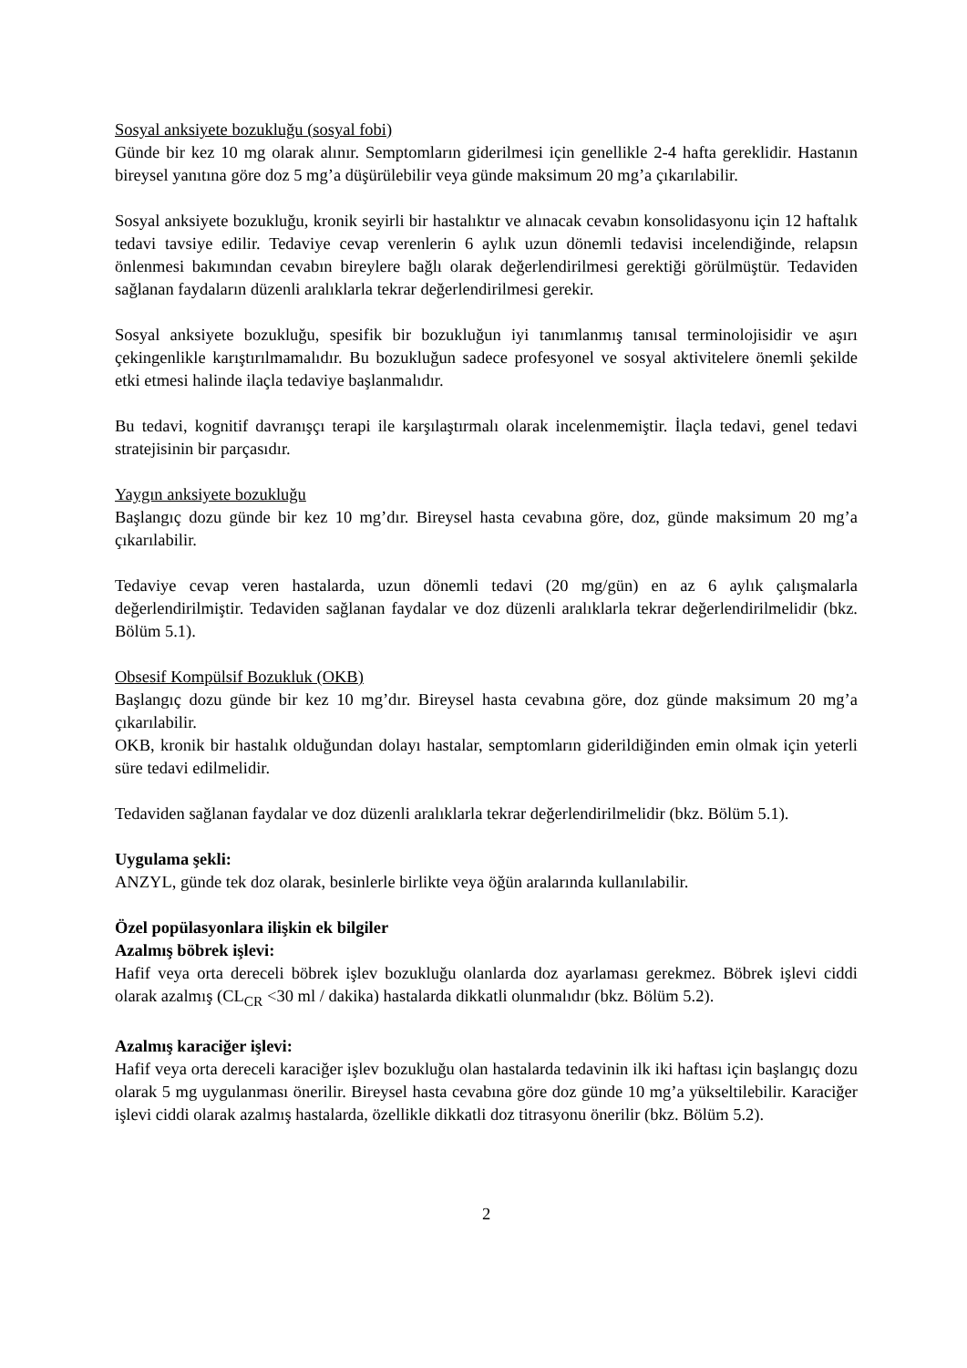Sosyal anksiyete bozukluğu (sosyal fobi)
Günde bir kez 10 mg olarak alınır. Semptomların giderilmesi için genellikle 2-4 hafta gereklidir. Hastanın bireysel yanıtına göre doz 5 mg’a düşürülebilir veya günde maksimum 20 mg’a çıkarılabilir.
Sosyal anksiyete bozukluğu, kronik seyirli bir hastalıktır ve alınacak cevabın konsolidasyonu için 12 haftalık tedavi tavsiye edilir. Tedaviye cevap verenlerin 6 aylık uzun dönemli tedavisi incelendiğinde, relapsın önlenmesi bakımından cevabın bireylere bağlı olarak değerlendirilmesi gerektiği görülmüştür. Tedaviden sağlanan faydaların düzenli aralıklarla tekrar değerlendirilmesi gerekir.
Sosyal anksiyete bozukluğu, spesifik bir bozukluğun iyi tanımlanmış tanısal terminolojisidir ve aşırı çekingenlikle karıştırılmamalıdır. Bu bozukluğun sadece profesyonel ve sosyal aktivitelere önemli şekilde etki etmesi halinde ilaçla tedaviye başlanmalıdır.
Bu tedavi, kognitif davranışçı terapi ile karşılaştırmalı olarak incelenmemiştir. İlaçla tedavi, genel tedavi stratejisinin bir parçasıdır.
Yaygın anksiyete bozukluğu
Başlangıç dozu günde bir kez 10 mg’dır. Bireysel hasta cevabına göre, doz, günde maksimum 20 mg’a çıkarılabilir.
Tedaviye cevap veren hastalarda, uzun dönemli tedavi (20 mg/gün) en az 6 aylık çalışmalarla değerlendirilmiştir. Tedaviden sağlanan faydalar ve doz düzenli aralıklarla tekrar değerlendirilmelidir (bkz. Bölüm 5.1).
Obsesif Kompülsif Bozukluk (OKB)
Başlangıç dozu günde bir kez 10 mg’dır. Bireysel hasta cevabına göre, doz günde maksimum 20 mg’a çıkarılabilir.
OKB, kronik bir hastalık olduğundan dolayı hastalar, semptomların giderildiğinden emin olmak için yeterli süre tedavi edilmelidir.
Tedaviden sağlanan faydalar ve doz düzenli aralıklarla tekrar değerlendirilmelidir (bkz. Bölüm 5.1).
Uygulama şekli:
ANZYL, günde tek doz olarak, besinlerle birlikte veya öğün aralarında kullanılabilir.
Özel popülasyonlara ilişkin ek bilgiler
Azalmış böbrek işlevi:
Hafif veya orta dereceli böbrek işlev bozukluğu olanlarda doz ayarlaması gerekmez. Böbrek işlevi ciddi olarak azalmış (CL<sub>CR</sub> <30 ml / dakika) hastalarda dikkatli olunmalıdır (bkz. Bölüm 5.2).
Azalmış karaciğer işlevi:
Hafif veya orta dereceli karaciğer işlev bozukluğu olan hastalarda tedavinin ilk iki haftası için başlangıç dozu olarak 5 mg uygulanması önerilir. Bireysel hasta cevabına göre doz günde 10 mg’a yükseltilebilir. Karaciğer işlevi ciddi olarak azalmış hastalarda, özellikle dikkatli doz titrasyonu önerilir (bkz. Bölüm 5.2).
2